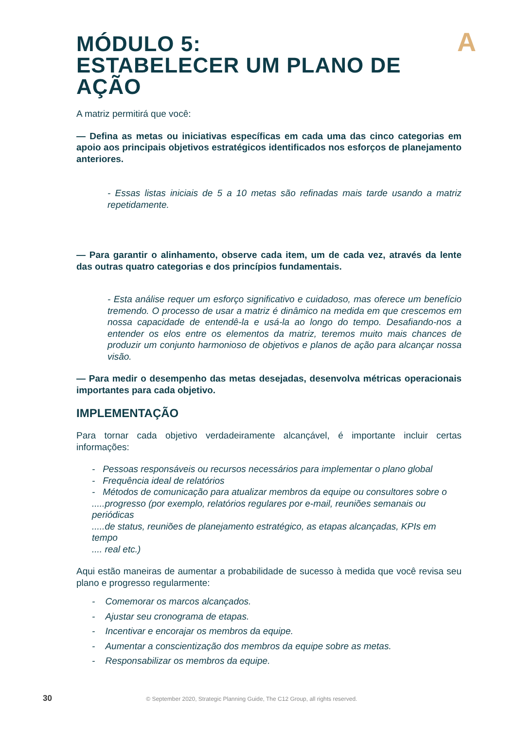A
MÓDULO 5:
ESTABELECER UM PLANO DE
AÇÃO
A matriz permitirá que você:
— Defina as metas ou iniciativas específicas em cada uma das cinco categorias em apoio aos principais objetivos estratégicos identificados nos esforços de planejamento anteriores.
- Essas listas iniciais de 5 a 10 metas são refinadas mais tarde usando a matriz repetidamente.
— Para garantir o alinhamento, observe cada item, um de cada vez, através da lente das outras quatro categorias e dos princípios fundamentais.
- Esta análise requer um esforço significativo e cuidadoso, mas oferece um benefício tremendo. O processo de usar a matriz é dinâmico na medida em que crescemos em nossa capacidade de entendê-la e usá-la ao longo do tempo. Desafiando-nos a entender os elos entre os elementos da matriz, teremos muito mais chances de produzir um conjunto harmonioso de objetivos e planos de ação para alcançar nossa visão.
— Para medir o desempenho das metas desejadas, desenvolva métricas operacionais importantes para cada objetivo.
IMPLEMENTAÇÃO
Para tornar cada objetivo verdadeiramente alcançável, é importante incluir certas informações:
- Pessoas responsáveis ou recursos necessários para implementar o plano global
- Frequência ideal de relatórios
- Métodos de comunicação para atualizar membros da equipe ou consultores sobre o
.....progresso (por exemplo, relatórios regulares por e-mail, reuniões semanais ou periódicas
.....de status, reuniões de planejamento estratégico, as etapas alcançadas, KPIs em tempo
.... real etc.)
Aqui estão maneiras de aumentar a probabilidade de sucesso à medida que você revisa seu plano e progresso regularmente:
- Comemorar os marcos alcançados.
- Ajustar seu cronograma de etapas.
- Incentivar e encorajar os membros da equipe.
- Aumentar a conscientização dos membros da equipe sobre as metas.
- Responsabilizar os membros da equipe.
30 © September 2020, Strategic Planning Guide, The C12 Group, all rights reserved.